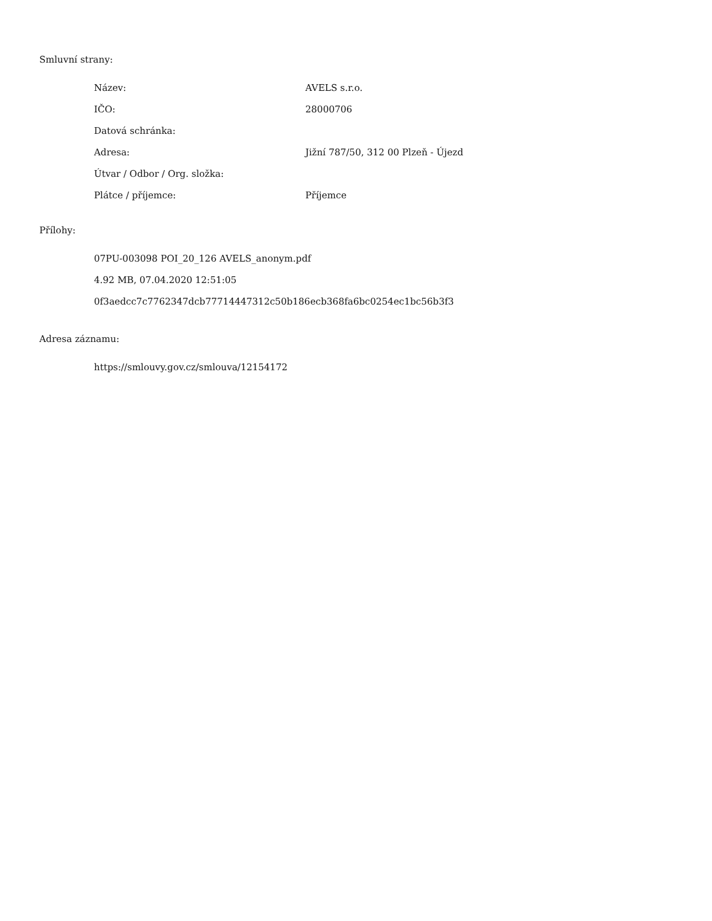Smluvní strany:
| Název: | AVELS s.r.o. |
| IČO: | 28000706 |
| Datová schránka: | |
| Adresa: | Jižní 787/50, 312 00 Plzeň - Újezd |
| Útvar / Odbor / Org. složka: | |
| Plátce / příjemce: | Příjemce |
Přílohy:
07PU-003098 POI_20_126 AVELS_anonym.pdf
4.92 MB, 07.04.2020 12:51:05
0f3aedcc7c7762347dcb77714447312c50b186ecb368fa6bc0254ec1bc56b3f3
Adresa záznamu:
https://smlouvy.gov.cz/smlouva/12154172